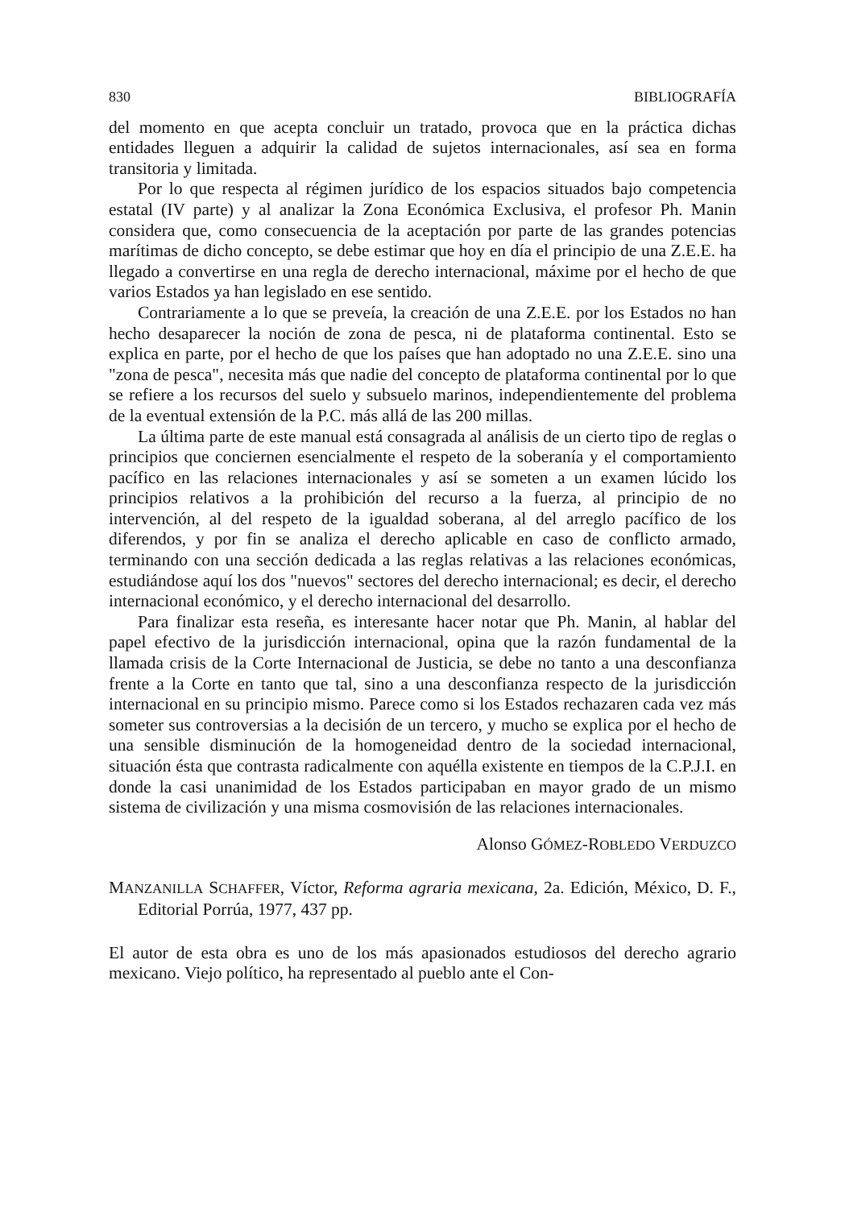830 BIBLIOGRAFÍA
del momento en que acepta concluir un tratado, provoca que en la práctica dichas entidades lleguen a adquirir la calidad de sujetos internacionales, así sea en forma transitoria y limitada.
Por lo que respecta al régimen jurídico de los espacios situados bajo competencia estatal (IV parte) y al analizar la Zona Económica Exclusiva, el profesor Ph. Manin considera que, como consecuencia de la aceptación por parte de las grandes potencias marítimas de dicho concepto, se debe estimar que hoy en día el principio de una Z.E.E. ha llegado a convertirse en una regla de derecho internacional, máxime por el hecho de que varios Estados ya han legislado en ese sentido.
Contrariamente a lo que se preveía, la creación de una Z.E.E. por los Estados no han hecho desaparecer la noción de zona de pesca, ni de plataforma continental. Esto se explica en parte, por el hecho de que los países que han adoptado no una Z.E.E. sino una "zona de pesca", necesita más que nadie del concepto de plataforma continental por lo que se refiere a los recursos del suelo y subsuelo marinos, independientemente del problema de la eventual extensión de la P.C. más allá de las 200 millas.
La última parte de este manual está consagrada al análisis de un cierto tipo de reglas o principios que conciernen esencialmente el respeto de la soberanía y el comportamiento pacífico en las relaciones internacionales y así se someten a un examen lúcido los principios relativos a la prohibición del recurso a la fuerza, al principio de no intervención, al del respeto de la igualdad soberana, al del arreglo pacífico de los diferendos, y por fin se analiza el derecho aplicable en caso de conflicto armado, terminando con una sección dedicada a las reglas relativas a las relaciones económicas, estudiándose aquí los dos "nuevos" sectores del derecho internacional; es decir, el derecho internacional económico, y el derecho internacional del desarrollo.
Para finalizar esta reseña, es interesante hacer notar que Ph. Manin, al hablar del papel efectivo de la jurisdicción internacional, opina que la razón fundamental de la llamada crisis de la Corte Internacional de Justicia, se debe no tanto a una desconfianza frente a la Corte en tanto que tal, sino a una desconfianza respecto de la jurisdicción internacional en su principio mismo. Parece como si los Estados rechazaren cada vez más someter sus controversias a la decisión de un tercero, y mucho se explica por el hecho de una sensible disminución de la homogeneidad dentro de la sociedad internacional, situación ésta que contrasta radicalmente con aquélla existente en tiempos de la C.P.J.I. en donde la casi unanimidad de los Estados participaban en mayor grado de un mismo sistema de civilización y una misma cosmovisión de las relaciones internacionales.
Alonso GÓMEZ-ROBLEDO VERDUZCO
MANZANILLA SCHAFFER, Víctor, Reforma agraria mexicana, 2a. Edición, México, D. F., Editorial Porrúa, 1977, 437 pp.
El autor de esta obra es uno de los más apasionados estudiosos del derecho agrario mexicano. Viejo político, ha representado al pueblo ante el Con-